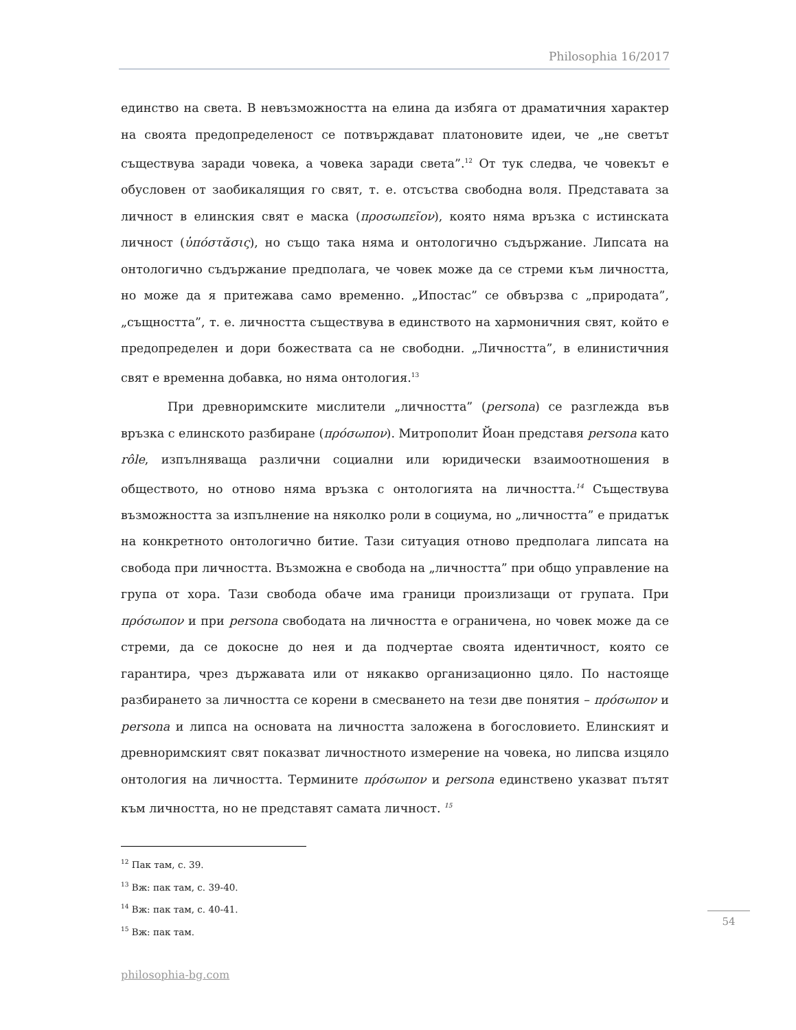Philosophia 16/2017
единство на света. В невъзможността на елина да избяга от драматичния характер на своята предопределеност се потвърждават платоновите идеи, че „не светът съществува заради човека, а човека заради света”.<sup>12</sup> От тук следва, че човекът е обусловен от заобикалящия го свят, т. е. отсъства свободна воля. Представата за личност в елинския свят е маска (προσωπεῖον), която няма връзка с истинската личност (ὑπόστᾰσις), но също така няма и онтологично съдържание. Липсата на онтологично съдържание предполага, че човек може да се стреми към личността, но може да я притежава само временно. „Ипостас” се обвързва с „природата”, „същността”, т. е. личността съществува в единството на хармоничния свят, който е предопределен и дори божествата са не свободни. „Личността”, в елинистичния свят е временна добавка, но няма онтология.<sup>13</sup>
При древноримските мислители „личността” (persona) се разглежда във връзка с елинското разбиране (πρόσωπον). Митрополит Йоан представя persona като rôle, изпълняваща различни социални или юридически взаимоотношения в обществото, но отново няма връзка с онтологията на личността.<sup>14</sup> Съществува възможността за изпълнение на няколко роли в социума, но „личността” е придатък на конкретното онтологично битие. Тази ситуация отново предполага липсата на свобода при личността. Възможна е свобода на „личността” при общо управление на група от хора. Тази свобода обаче има граници произлизащи от групата. При πρόσωπον и при persona свободата на личността е ограничена, но човек може да се стреми, да се докосне до нея и да подчертае своята идентичност, която се гарантира, чрез държавата или от някакво организационно цяло. По настояще разбирането за личността се корени в смесването на тези две понятия – πρόσωπον и persona и липса на основата на личността заложена в богословието. Елинският и древноримският свят показват личностното измерение на човека, но липсва изцяло онтология на личността. Термините πρόσωπον и persona единствено указват пътят към личността, но не представят самата личност. <sup>15</sup>
<sup>12</sup> Пак там, с. 39.
<sup>13</sup> Вж: пак там, с. 39-40.
<sup>14</sup> Вж: пак там, с. 40-41.
<sup>15</sup> Вж: пак там.
54
philosophia-bg.com